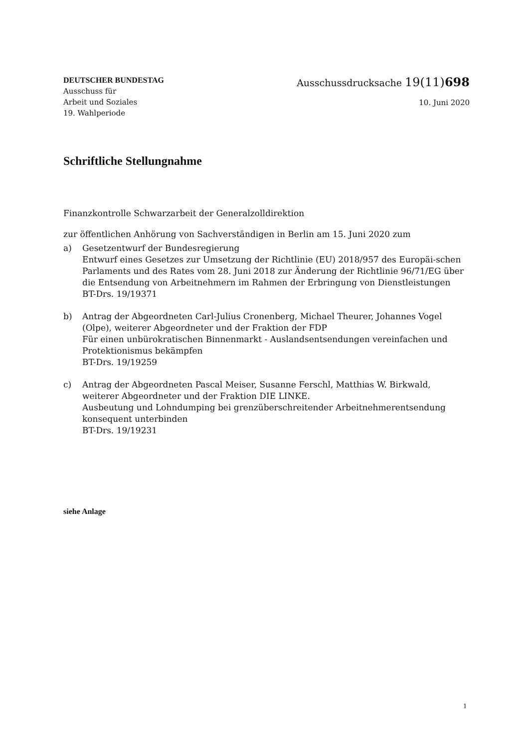DEUTSCHER BUNDESTAG
Ausschuss für
Arbeit und Soziales
19. Wahlperiode
Ausschussdrucksache 19(11)698
10. Juni 2020
Schriftliche Stellungnahme
Finanzkontrolle Schwarzarbeit der Generalzolldirektion
zur öffentlichen Anhörung von Sachverständigen in Berlin am 15. Juni 2020 zum
a) Gesetzentwurf der Bundesregierung
Entwurf eines Gesetzes zur Umsetzung der Richtlinie (EU) 2018/957 des Europäi-schen Parlaments und des Rates vom 28. Juni 2018 zur Änderung der Richtlinie 96/71/EG über die Entsendung von Arbeitnehmern im Rahmen der Erbringung von Dienstleistungen
BT-Drs. 19/19371
b) Antrag der Abgeordneten Carl-Julius Cronenberg, Michael Theurer, Johannes Vogel (Olpe), weiterer Abgeordneter und der Fraktion der FDP
Für einen unbürokratischen Binnenmarkt - Auslandsentsendungen vereinfachen und Protektionismus bekämpfen
BT-Drs. 19/19259
c) Antrag der Abgeordneten Pascal Meiser, Susanne Ferschl, Matthias W. Birkwald, weiterer Abgeordneter und der Fraktion DIE LINKE.
Ausbeutung und Lohndumping bei grenzüberschreitender Arbeitnehmerentsendung konsequent unterbinden
BT-Drs. 19/19231
siehe Anlage
1